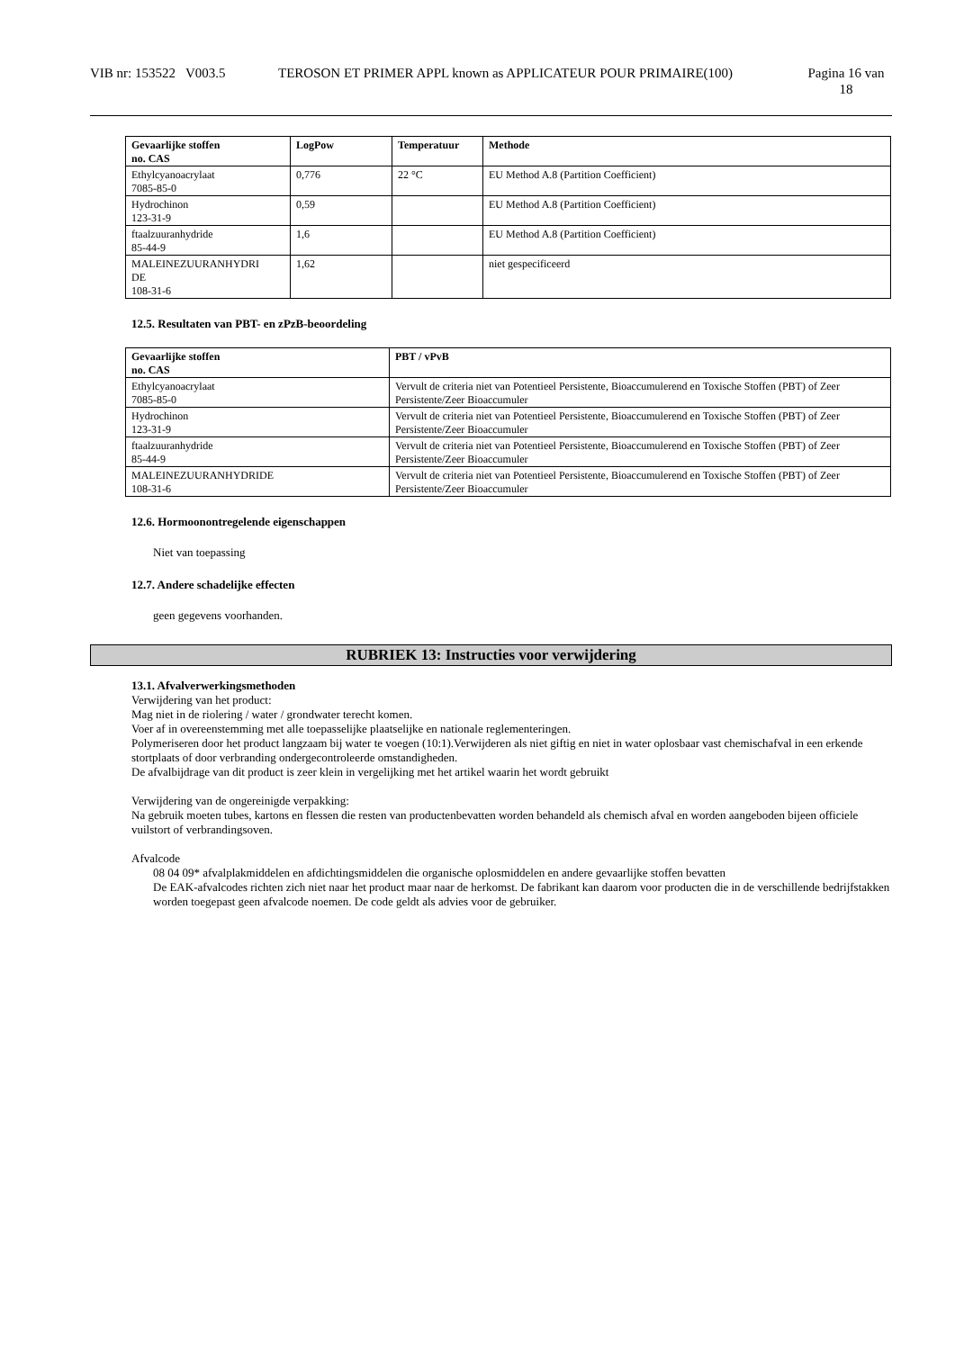VIB nr: 153522 V003.5 TEROSON ET PRIMER APPL known as APPLICATEUR POUR PRIMAIRE(100) Pagina 16 van 18
| Gevaarlijke stoffen no. CAS | LogPow | Temperatuur | Methode |
| --- | --- | --- | --- |
| Ethylcyanoacrylaat 7085-85-0 | 0,776 | 22 °C | EU Method A.8 (Partition Coefficient) |
| Hydrochinon 123-31-9 | 0,59 | | EU Method A.8 (Partition Coefficient) |
| ftaalzuuranhydride 85-44-9 | 1,6 | | EU Method A.8 (Partition Coefficient) |
| MALEINEZUURANHYDRI DE 108-31-6 | 1,62 | | niet gespecificeerd |
12.5. Resultaten van PBT- en zPzB-beoordeling
| Gevaarlijke stoffen no. CAS | PBT / vPvB |
| --- | --- |
| Ethylcyanoacrylaat 7085-85-0 | Vervult de criteria niet van Potentieel Persistente, Bioaccumulerend en Toxische Stoffen (PBT) of Zeer Persistente/Zeer Bioaccumuler |
| Hydrochinon 123-31-9 | Vervult de criteria niet van Potentieel Persistente, Bioaccumulerend en Toxische Stoffen (PBT) of Zeer Persistente/Zeer Bioaccumuler |
| ftaalzuuranhydride 85-44-9 | Vervult de criteria niet van Potentieel Persistente, Bioaccumulerend en Toxische Stoffen (PBT) of Zeer Persistente/Zeer Bioaccumuler |
| MALEINEZUURANHYDRIDE 108-31-6 | Vervult de criteria niet van Potentieel Persistente, Bioaccumulerend en Toxische Stoffen (PBT) of Zeer Persistente/Zeer Bioaccumuler |
12.6. Hormoonontregelende eigenschappen
Niet van toepassing
12.7. Andere schadelijke effecten
geen gegevens voorhanden.
RUBRIEK 13: Instructies voor verwijdering
13.1. Afvalverwerkingsmethoden
Verwijdering van het product:
Mag niet in de riolering / water / grondwater terecht komen.
Voer af in overeenstemming met alle toepasselijke plaatselijke en nationale reglementeringen.
Polymeriseren door het product langzaam bij water te voegen (10:1).Verwijderen als niet giftig en niet in water oplosbaar vast chemischafval in een erkende stortplaats of door verbranding ondergecontroleerde omstandigheden.
De afvalbijdrage van dit product is zeer klein in vergelijking met het artikel waarin het wordt gebruikt
Verwijdering van de ongereinigde verpakking:
Na gebruik moeten tubes, kartons en flessen die resten van productenbevatten worden behandeld als chemisch afval en worden aangeboden bijeen officiele vuilstort of verbrandingsoven.
Afvalcode
08 04 09* afvalplakmiddelen en afdichtingsmiddelen die organische oplosmiddelen en andere gevaarlijke stoffen bevatten
De EAK-afvalcodes richten zich niet naar het product maar naar de herkomst. De fabrikant kan daarom voor producten die in de verschillende bedrijfstakken worden toegepast geen afvalcode noemen. De code geldt als advies voor de gebruiker.